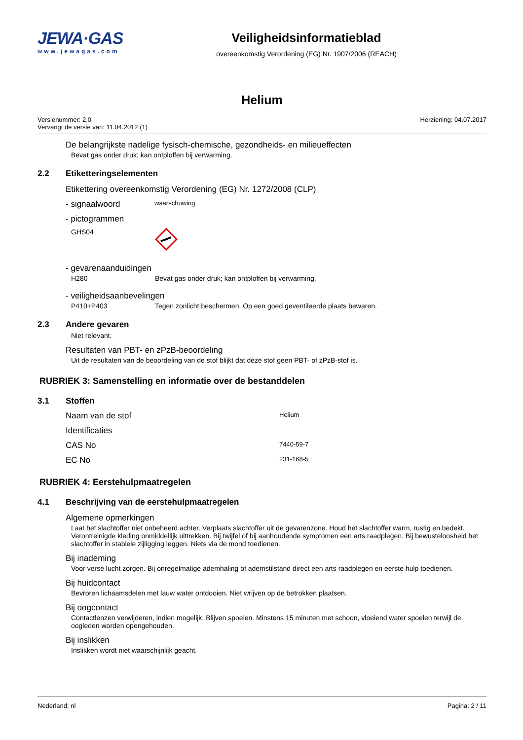JEWA·GAS
www.jewagas.com
Veiligheidsinformatieblad
overeenkomstig Verordening (EG) Nr. 1907/2006 (REACH)
Helium
Versienummer: 2.0
Vervangt de versie van: 11.04.2012 (1)
Herziening: 04.07.2017
De belangrijkste nadelige fysisch-chemische, gezondheids- en milieueffecten
Bevat gas onder druk; kan ontploffen bij verwarming.
2.2 Etiketteringselementen
Etikettering overeenkomstig Verordening (EG) Nr. 1272/2008 (CLP)
- signaalwoord waarschuwing
- pictogrammen
GHS04
- gevarenaanduidingen
H280 Bevat gas onder druk; kan ontploffen bij verwarming.
- veiligheidsaanbevelingen
P410+P403 Tegen zonlicht beschermen. Op een goed geventileerde plaats bewaren.
2.3 Andere gevaren
Niet relevant.
Resultaten van PBT- en zPzB-beoordeling
Uit de resultaten van de beoordeling van de stof blijkt dat deze stof geen PBT- of zPzB-stof is.
RUBRIEK 3: Samenstelling en informatie over de bestanddelen
3.1 Stoffen
Naam van de stof Helium
Identificaties
CAS No 7440-59-7
EC No 231-168-5
RUBRIEK 4: Eerstehulpmaatregelen
4.1 Beschrijving van de eerstehulpmaatregelen
Algemene opmerkingen
Laat het slachtoffer niet onbeheerd achter. Verplaats slachtoffer uit de gevarenzone. Houd het slachtoffer warm, rustig en bedekt. Verontreinigde kleding onmiddellijk uittrekken. Bij twijfel of bij aanhoudende symptomen een arts raadplegen. Bij bewusteloosheid het slachtoffer in stabiele zijligging leggen. Niets via de mond toedienen.
Bij inademing
Voor verse lucht zorgen. Bij onregelmatige ademhaling of ademstilstand direct een arts raadplegen en eerste hulp toedienen.
Bij huidcontact
Bevroren lichaamsdelen met lauw water ontdooien. Niet wrijven op de betrokken plaatsen.
Bij oogcontact
Contactlenzen verwijderen, indien mogelijk. Blijven spoelen. Minstens 15 minuten met schoon, vloeiend water spoelen terwijl de oogleden worden opengehouden.
Bij inslikken
Inslikken wordt niet waarschijnlijk geacht.
Nederland: nl Pagina: 2 / 11